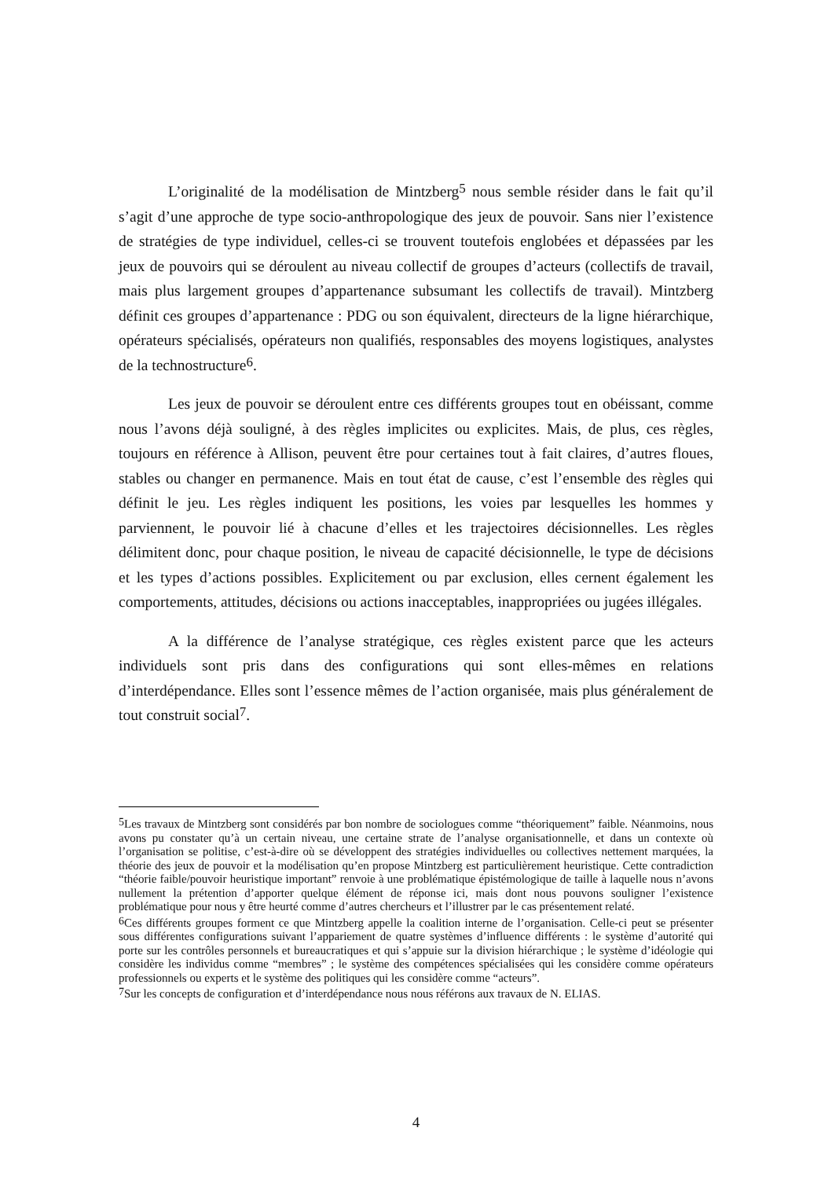L’originalité de la modélisation de Mintzberg<sup>5</sup> nous semble résider dans le fait qu’il s’agit d’une approche de type socio-anthropologique des jeux de pouvoir. Sans nier l’existence de stratégies de type individuel, celles-ci se trouvent toutefois englobées et dépassées par les jeux de pouvoirs qui se déroulent au niveau collectif de groupes d’acteurs (collectifs de travail, mais plus largement groupes d’appartenance subsumant les collectifs de travail). Mintzberg définit ces groupes d’appartenance : PDG ou son équivalent, directeurs de la ligne hiérarchique, opérateurs spécialisés, opérateurs non qualifiés, responsables des moyens logistiques, analystes de la technostructure<sup>6</sup>.
Les jeux de pouvoir se déroulent entre ces différents groupes tout en obéissant, comme nous l’avons déjà souligné, à des règles implicites ou explicites. Mais, de plus, ces règles, toujours en référence à Allison, peuvent être pour certaines tout à fait claires, d’autres floues, stables ou changer en permanence. Mais en tout état de cause, c’est l’ensemble des règles qui définit le jeu. Les règles indiquent les positions, les voies par lesquelles les hommes y parviennent, le pouvoir lié à chacune d’elles et les trajectoires décisionnelles. Les règles délimitent donc, pour chaque position, le niveau de capacité décisionnelle, le type de décisions et les types d’actions possibles. Explicitement ou par exclusion, elles cernent également les comportements, attitudes, décisions ou actions inacceptables, inappropriées ou jugées illégales.
A la différence de l’analyse stratégique, ces règles existent parce que les acteurs individuels sont pris dans des configurations qui sont elles-mêmes en relations d’interdépendance. Elles sont l’essence mêmes de l’action organisée, mais plus généralement de tout construit social<sup>7</sup>.
<sup>5</sup> Les travaux de Mintzberg sont considérés par bon nombre de sociologues comme “théoriquement” faible. Néanmoins, nous avons pu constater qu’à un certain niveau, une certaine strate de l’analyse organisationnelle, et dans un contexte où l’organisation se politise, c’est-à-dire où se développent des stratégies individuelles ou collectives nettement marquées, la théorie des jeux de pouvoir et la modélisation qu’en propose Mintzberg est particulièrement heuristique. Cette contradiction “théorie faible/pouvoir heuristique important” renvoie à une problématique épistémologique de taille à laquelle nous n’avons nullement la prétention d’apporter quelque élément de réponse ici, mais dont nous pouvons souligner l’existence problématique pour nous y être heurté comme d’autres chercheurs et l’illustrer par le cas présentement relaté.
<sup>6</sup> Ces différents groupes forment ce que Mintzberg appelle la coalition interne de l’organisation. Celle-ci peut se présenter sous différentes configurations suivant l’appariement de quatre systèmes d’influence différents : le système d’autorité qui porte sur les contrôles personnels et bureaucratiques et qui s’appuie sur la division hiérarchique ; le système d’idéologie qui considère les individus comme “membres” ; le système des compétences spécialisées qui les considère comme opérateurs professionnels ou experts et le système des politiques qui les considère comme “acteurs”.
<sup>7</sup> Sur les concepts de configuration et d’interdépendance nous nous référons aux travaux de N. ELIAS.
4